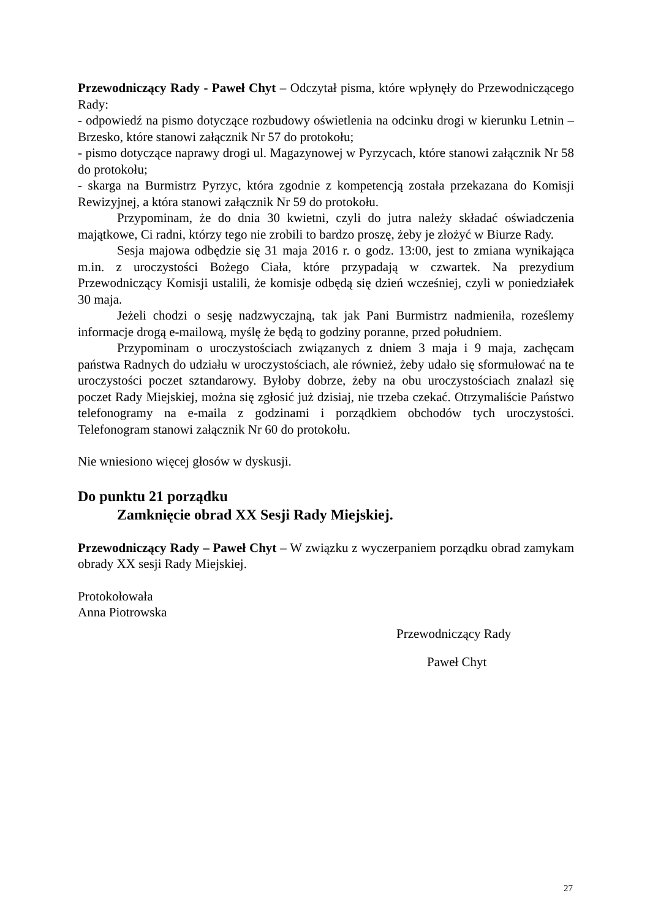Przewodniczący Rady - Paweł Chyt – Odczytał pisma, które wpłynęły do Przewodniczącego Rady:
- odpowiedź na pismo dotyczące rozbudowy oświetlenia na odcinku drogi w kierunku Letnin – Brzesko, które stanowi załącznik Nr 57 do protokołu;
- pismo dotyczące naprawy drogi ul. Magazynowej w Pyrzycach, które stanowi załącznik Nr 58 do protokołu;
- skarga na Burmistrz Pyrzyc, która zgodnie z kompetencją została przekazana do Komisji Rewizyjnej, a która stanowi załącznik Nr 59 do protokołu.
Przypominam, że do dnia 30 kwietni, czyli do jutra należy składać oświadczenia majątkowe, Ci radni, którzy tego nie zrobili to bardzo proszę, żeby je złożyć w Biurze Rady.
Sesja majowa odbędzie się 31 maja 2016 r. o godz. 13:00, jest to zmiana wynikająca m.in. z uroczystości Bożego Ciała, które przypadają w czwartek. Na prezydium Przewodniczący Komisji ustalili, że komisje odbędą się dzień wcześniej, czyli w poniedziałek 30 maja.
Jeżeli chodzi o sesję nadzwyczajną, tak jak Pani Burmistrz nadmieniła, roześlemy informacje drogą e-mailową, myślę że będą to godziny poranne, przed południem.
Przypominam o uroczystościach związanych z dniem 3 maja i 9 maja, zachęcam państwa Radnych do udziału w uroczystościach, ale również, żeby udało się sformułować na te uroczystości poczet sztandarowy. Byłoby dobrze, żeby na obu uroczystościach znalazł się poczet Rady Miejskiej, można się zgłosić już dzisiaj, nie trzeba czekać. Otrzymaliście Państwo telefonogramy na e-maila z godzinami i porządkiem obchodów tych uroczystości. Telefonogram stanowi załącznik Nr 60 do protokołu.
Nie wniesiono więcej głosów w dyskusji.
Do punktu 21 porządku
Zamknięcie obrad XX Sesji Rady Miejskiej.
Przewodniczący Rady – Paweł Chyt – W związku z wyczerpaniem porządku obrad zamykam obrady XX sesji Rady Miejskiej.
Protokołowała
Anna Piotrowska
Przewodniczący Rady
Paweł Chyt
27